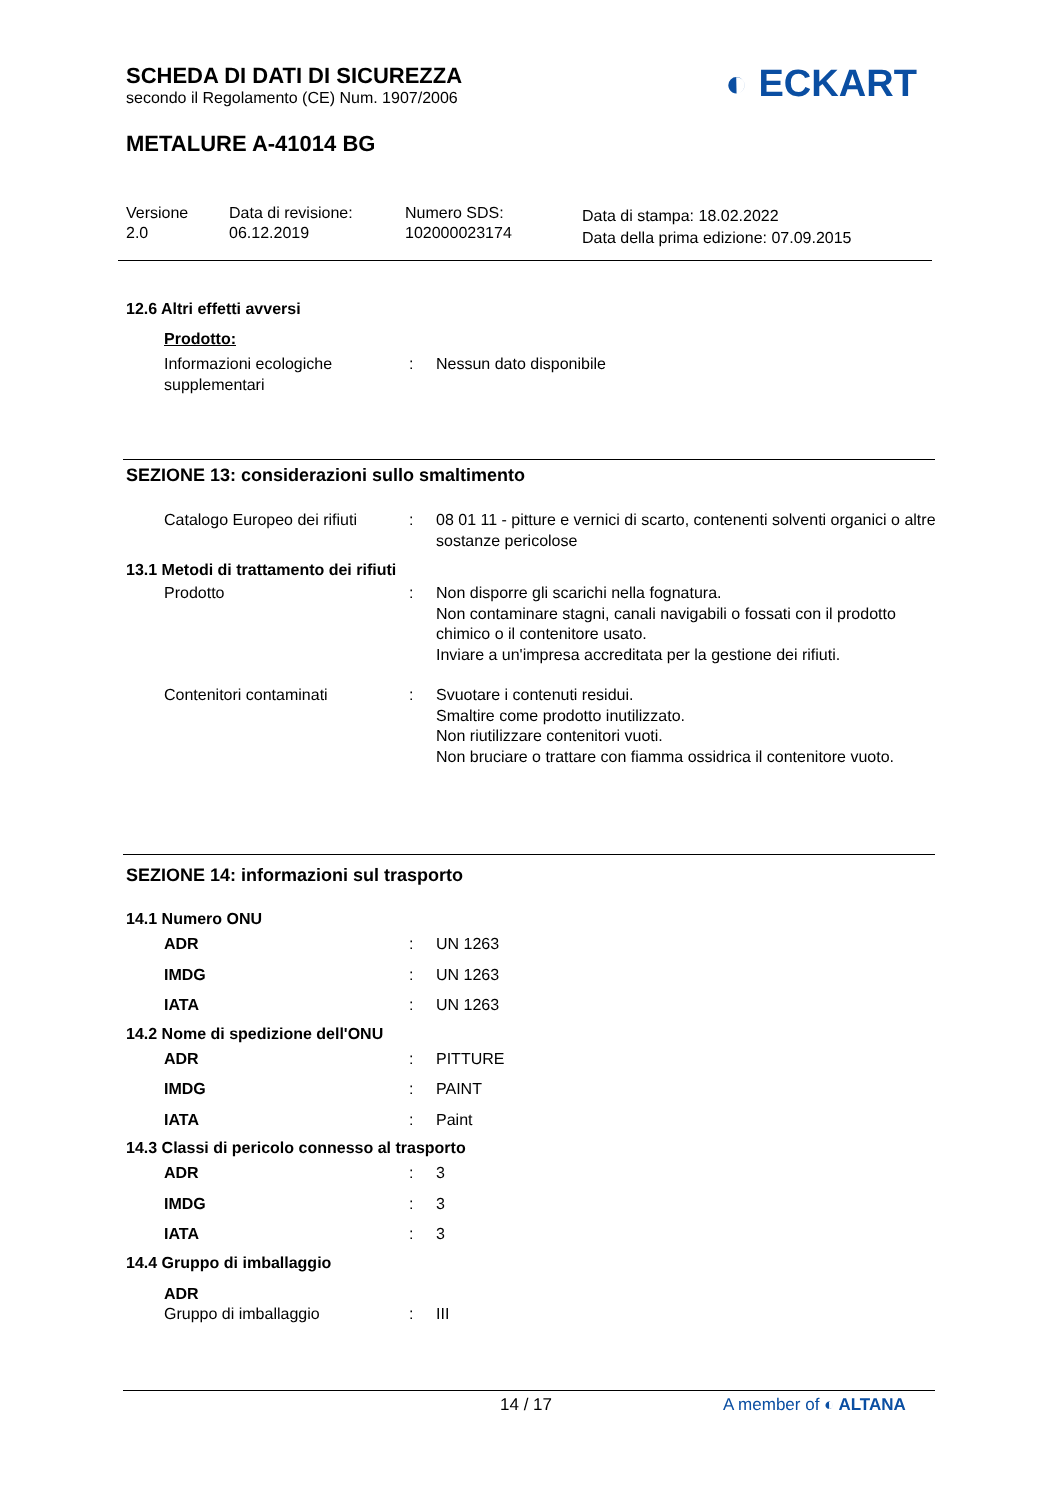SCHEDA DI DATI DI SICUREZZA
secondo il Regolamento (CE) Num. 1907/2006
METALURE A-41014 BG
Versione
2.0
Data di revisione:
06.12.2019
Numero SDS:
102000023174
Data di stampa: 18.02.2022
Data della prima edizione: 07.09.2015
◐ ECKART
12.6 Altri effetti avversi
Prodotto:
Informazioni ecologiche supplementari
: Nessun dato disponibile
SEZIONE 13: considerazioni sullo smaltimento
Catalogo Europeo dei rifiuti
: 08 01 11 - pitture e vernici di scarto, contenenti solventi organici o altre sostanze pericolose
13.1 Metodi di trattamento dei rifiuti
Prodotto : Non disporre gli scarichi nella fognatura.
Non contaminare stagni, canali navigabili o fossati con il prodotto chimico o il contenitore usato.
Inviare a un'impresa accreditata per la gestione dei rifiuti.
Contenitori contaminati : Svuotare i contenuti residui.
Smaltire come prodotto inutilizzato.
Non riutilizzare contenitori vuoti.
Non bruciare o trattare con fiamma ossidrica il contenitore vuoto.
SEZIONE 14: informazioni sul trasporto
14.1 Numero ONU
ADR : UN 1263
IMDG : UN 1263
IATA : UN 1263
14.2 Nome di spedizione dell'ONU
ADR : PITTURE
IMDG : PAINT
IATA : Paint
14.3 Classi di pericolo connesso al trasporto
ADR : 3
IMDG : 3
IATA : 3
14.4 Gruppo di imballaggio
ADR
Gruppo di imballaggio
:
III
14 / 17 A member of ◐ ALTANA